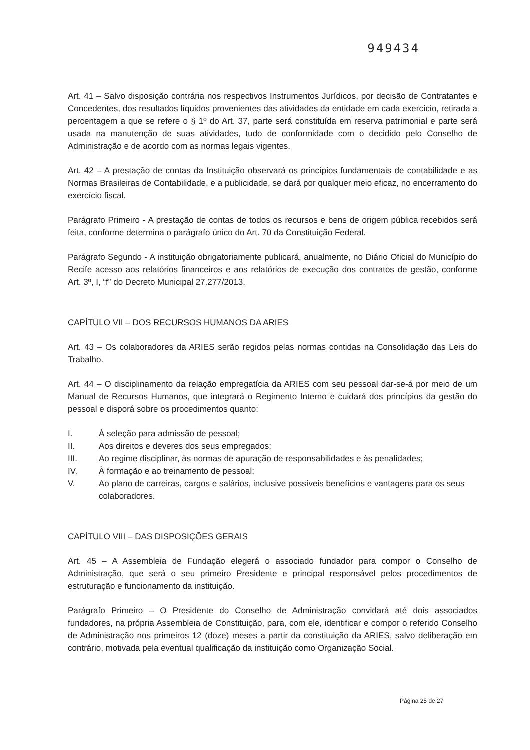949434
Art. 41 – Salvo disposição contrária nos respectivos Instrumentos Jurídicos, por decisão de Contratantes e Concedentes, dos resultados líquidos provenientes das atividades da entidade em cada exercício, retirada a percentagem a que se refere o § 1º do Art. 37, parte será constituída em reserva patrimonial e parte será usada na manutenção de suas atividades, tudo de conformidade com o decidido pelo Conselho de Administração e de acordo com as normas legais vigentes.
Art. 42 – A prestação de contas da Instituição observará os princípios fundamentais de contabilidade e as Normas Brasileiras de Contabilidade, e a publicidade, se dará por qualquer meio eficaz, no encerramento do exercício fiscal.
Parágrafo Primeiro - A prestação de contas de todos os recursos e bens de origem pública recebidos será feita, conforme determina o parágrafo único do Art. 70 da Constituição Federal.
Parágrafo Segundo - A instituição obrigatoriamente publicará, anualmente, no Diário Oficial do Município do Recife acesso aos relatórios financeiros e aos relatórios de execução dos contratos de gestão, conforme Art. 3º, I, “f” do Decreto Municipal 27.277/2013.
CAPÍTULO VII – DOS RECURSOS HUMANOS DA ARIES
Art. 43 – Os colaboradores da ARIES serão regidos pelas normas contidas na Consolidação das Leis do Trabalho.
Art. 44 – O disciplinamento da relação empregatícia da ARIES com seu pessoal dar-se-á por meio de um Manual de Recursos Humanos, que integrará o Regimento Interno e cuidará dos princípios da gestão do pessoal e disporá sobre os procedimentos quanto:
I. À seleção para admissão de pessoal;
II. Aos direitos e deveres dos seus empregados;
III. Ao regime disciplinar, às normas de apuração de responsabilidades e às penalidades;
IV. À formação e ao treinamento de pessoal;
V. Ao plano de carreiras, cargos e salários, inclusive possíveis benefícios e vantagens para os seus colaboradores.
CAPÍTULO VIII – DAS DISPOSIÇÕES GERAIS
Art. 45 – A Assembleia de Fundação elegerá o associado fundador para compor o Conselho de Administração, que será o seu primeiro Presidente e principal responsável pelos procedimentos de estruturação e funcionamento da instituição.
Parágrafo Primeiro – O Presidente do Conselho de Administração convidará até dois associados fundadores, na própria Assembleia de Constituição, para, com ele, identificar e compor o referido Conselho de Administração nos primeiros 12 (doze) meses a partir da constituição da ARIES, salvo deliberação em contrário, motivada pela eventual qualificação da instituição como Organização Social.
Página 25 de 27